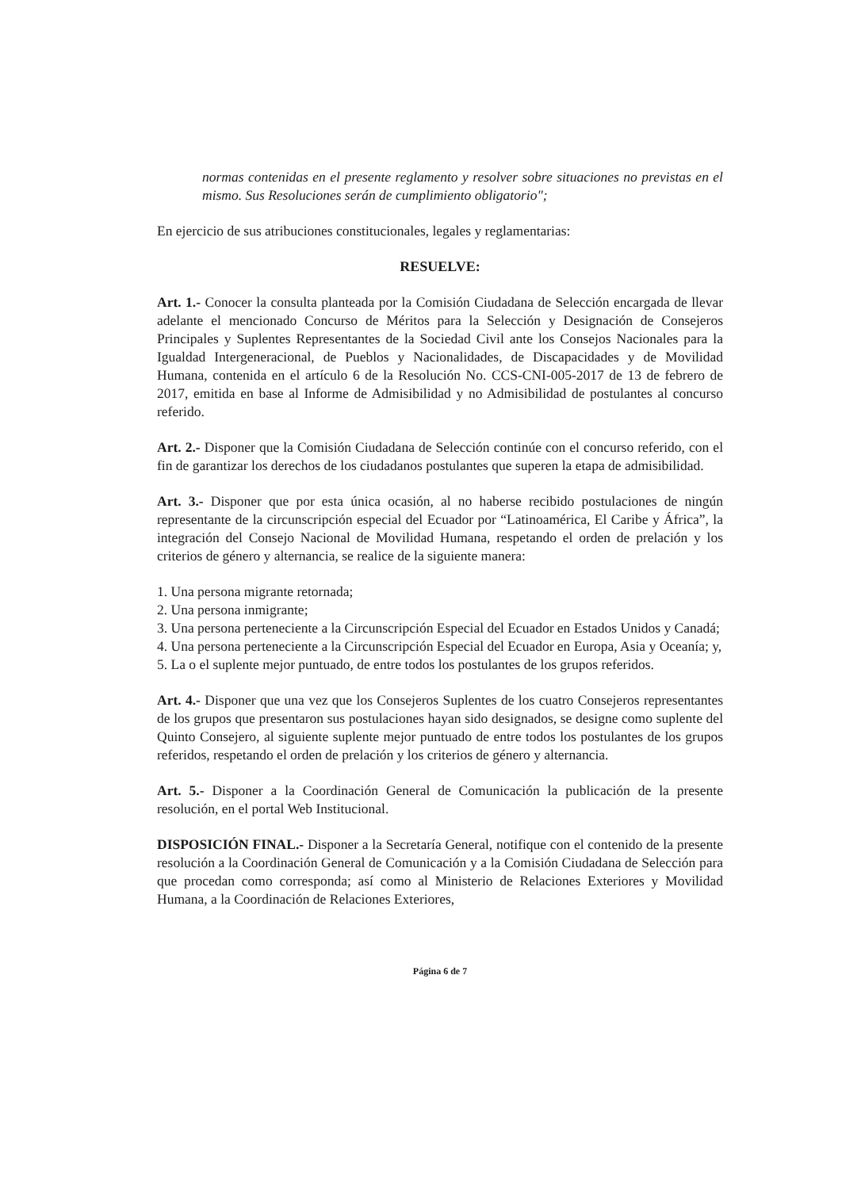normas contenidas en el presente reglamento y resolver sobre situaciones no previstas en el mismo. Sus Resoluciones serán de cumplimiento obligatorio";
En ejercicio de sus atribuciones constitucionales, legales y reglamentarias:
RESUELVE:
Art. 1.- Conocer la consulta planteada por la Comisión Ciudadana de Selección encargada de llevar adelante el mencionado Concurso de Méritos para la Selección y Designación de Consejeros Principales y Suplentes Representantes de la Sociedad Civil ante los Consejos Nacionales para la Igualdad Intergeneracional, de Pueblos y Nacionalidades, de Discapacidades y de Movilidad Humana, contenida en el artículo 6 de la Resolución No. CCS-CNI-005-2017 de 13 de febrero de 2017, emitida en base al Informe de Admisibilidad y no Admisibilidad de postulantes al concurso referido.
Art. 2.- Disponer que la Comisión Ciudadana de Selección continúe con el concurso referido, con el fin de garantizar los derechos de los ciudadanos postulantes que superen la etapa de admisibilidad.
Art. 3.- Disponer que por esta única ocasión, al no haberse recibido postulaciones de ningún representante de la circunscripción especial del Ecuador por “Latinoamérica, El Caribe y África”, la integración del Consejo Nacional de Movilidad Humana, respetando el orden de prelación y los criterios de género y alternancia, se realice de la siguiente manera:
1. Una persona migrante retornada;
2. Una persona inmigrante;
3. Una persona perteneciente a la Circunscripción Especial del Ecuador en Estados Unidos y Canadá;
4. Una persona perteneciente a la Circunscripción Especial del Ecuador en Europa, Asia y Oceanía; y,
5. La o el suplente mejor puntuado, de entre todos los postulantes de los grupos referidos.
Art. 4.- Disponer que una vez que los Consejeros Suplentes de los cuatro Consejeros representantes de los grupos que presentaron sus postulaciones hayan sido designados, se designe como suplente del Quinto Consejero, al siguiente suplente mejor puntuado de entre todos los postulantes de los grupos referidos, respetando el orden de prelación y los criterios de género y alternancia.
Art. 5.- Disponer a la Coordinación General de Comunicación la publicación de la presente resolución, en el portal Web Institucional.
DISPOSICIÓN FINAL.- Disponer a la Secretaría General, notifique con el contenido de la presente resolución a la Coordinación General de Comunicación y a la Comisión Ciudadana de Selección para que procedan como corresponda; así como al Ministerio de Relaciones Exteriores y Movilidad Humana, a la Coordinación de Relaciones Exteriores,
Página 6 de 7